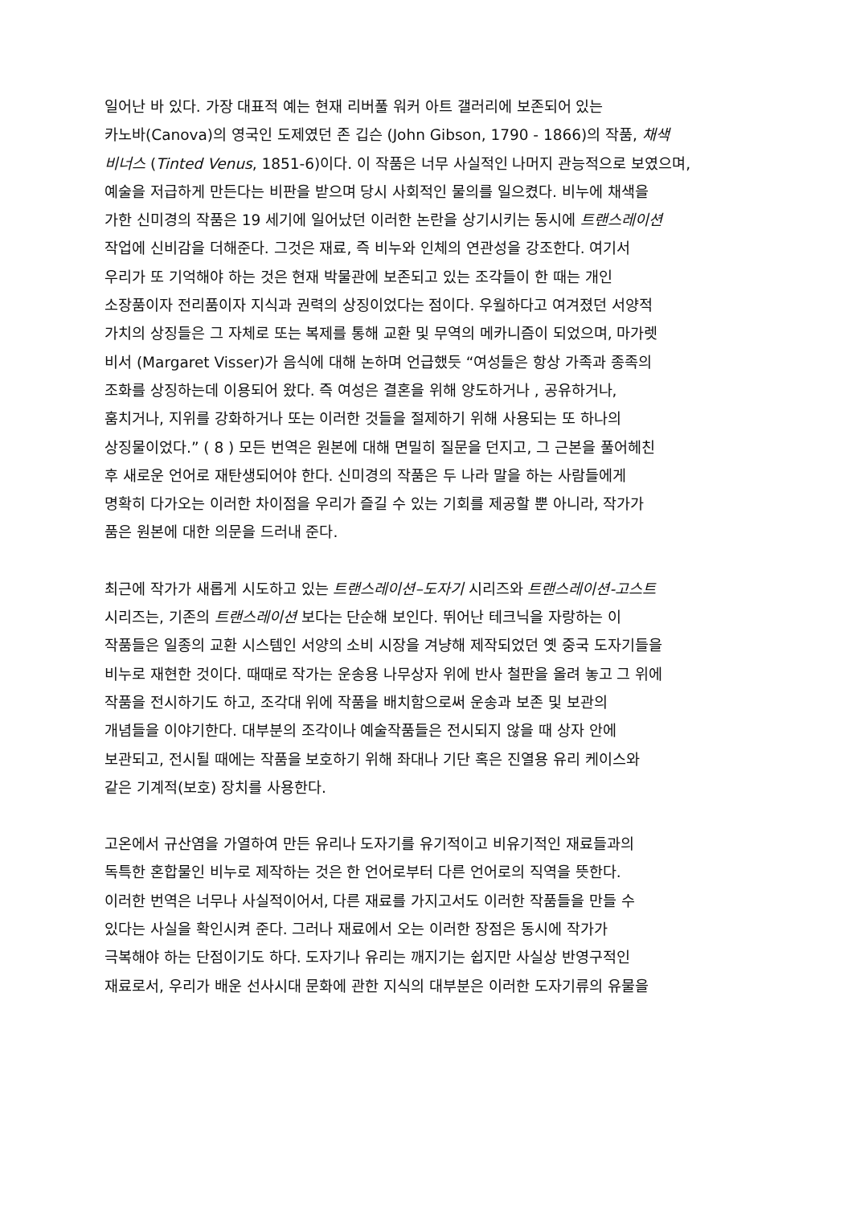일어난 바 있다. 가장 대표적 예는 현재 리버풀 워커 아트 갤러리에 보존되어 있는
카노바(Canova)의 영국인 도제였던 존 깁슨 (John Gibson, 1790 - 1866)의 작품, 채색
비너스 (Tinted Venus, 1851-6)이다. 이 작품은 너무 사실적인 나머지 관능적으로 보였으며,
예술을 저급하게 만든다는 비판을 받으며 당시 사회적인 물의를 일으켰다. 비누에 채색을
가한 신미경의 작품은 19 세기에 일어났던 이러한 논란을 상기시키는 동시에 트랜스레이션
작업에 신비감을 더해준다. 그것은 재료, 즉 비누와 인체의 연관성을 강조한다. 여기서
우리가 또 기억해야 하는 것은 현재 박물관에 보존되고 있는 조각들이 한 때는 개인
소장품이자 전리품이자 지식과 권력의 상징이었다는 점이다. 우월하다고 여겨졌던 서양적
가치의 상징들은 그 자체로 또는 복제를 통해 교환 및 무역의 메카니즘이 되었으며, 마가렛
비서 (Margaret Visser)가 음식에 대해 논하며 언급했듯 “여성들은 항상 가족과 종족의
조화를 상징하는데 이용되어 왔다. 즉 여성은 결혼을 위해 양도하거나 , 공유하거나,
훔치거나, 지위를 강화하거나 또는 이러한 것들을 절제하기 위해 사용되는 또 하나의
상징물이었다.” ( 8 ) 모든 번역은 원본에 대해 면밀히 질문을 던지고, 그 근본을 풀어헤친
후 새로운 언어로 재탄생되어야 한다. 신미경의 작품은 두 나라 말을 하는 사람들에게
명확히 다가오는 이러한 차이점을 우리가 즐길 수 있는 기회를 제공할 뿐 아니라, 작가가
품은 원본에 대한 의문을 드러내 준다.
최근에 작가가 새롭게 시도하고 있는 트랜스레이션–도자기 시리즈와 트랜스레이션-고스트
시리즈는, 기존의 트랜스레이션 보다는 단순해 보인다. 뛰어난 테크닉을 자랑하는 이
작품들은 일종의 교환 시스템인 서양의 소비 시장을 겨냥해 제작되었던 옛 중국 도자기들을
비누로 재현한 것이다. 때때로 작가는 운송용 나무상자 위에 반사 철판을 올려 놓고 그 위에
작품을 전시하기도 하고, 조각대 위에 작품을 배치함으로써 운송과 보존 및 보관의
개념들을 이야기한다. 대부분의 조각이나 예술작품들은 전시되지 않을 때 상자 안에
보관되고, 전시될 때에는 작품을 보호하기 위해 좌대나 기단 혹은 진열용 유리 케이스와
같은 기계적(보호) 장치를 사용한다.
고온에서 규산염을 가열하여 만든 유리나 도자기를 유기적이고 비유기적인 재료들과의
독특한 혼합물인 비누로 제작하는 것은 한 언어로부터 다른 언어로의 직역을 뜻한다.
이러한 번역은 너무나 사실적이어서, 다른 재료를 가지고서도 이러한 작품들을 만들 수
있다는 사실을 확인시켜 준다. 그러나 재료에서 오는 이러한 장점은 동시에 작가가
극복해야 하는 단점이기도 하다. 도자기나 유리는 깨지기는 쉽지만 사실상 반영구적인
재료로서, 우리가 배운 선사시대 문화에 관한 지식의 대부분은 이러한 도자기류의 유물을